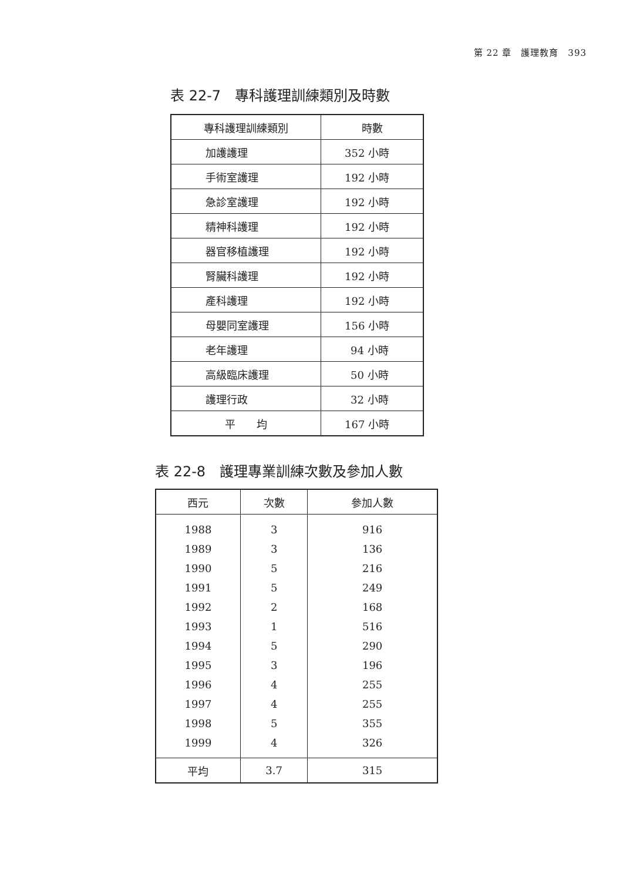第 22 章　護理教育　393
表 22-7　專科護理訓練類別及時數
| 專科護理訓練類別 | 時數 |
| --- | --- |
| 加護護理 | 352 小時 |
| 手術室護理 | 192 小時 |
| 急診室護理 | 192 小時 |
| 精神科護理 | 192 小時 |
| 器官移植護理 | 192 小時 |
| 腎臟科護理 | 192 小時 |
| 產科護理 | 192 小時 |
| 母嬰同室護理 | 156 小時 |
| 老年護理 | 94 小時 |
| 高級臨床護理 | 50 小時 |
| 護理行政 | 32 小時 |
| 平 均 | 167 小時 |
表 22-8　護理專業訓練次數及參加人數
| 西元 | 次數 | 參加人數 |
| --- | --- | --- |
| 1988 | 3 | 916 |
| 1989 | 3 | 136 |
| 1990 | 5 | 216 |
| 1991 | 5 | 249 |
| 1992 | 2 | 168 |
| 1993 | 1 | 516 |
| 1994 | 5 | 290 |
| 1995 | 3 | 196 |
| 1996 | 4 | 255 |
| 1997 | 4 | 255 |
| 1998 | 5 | 355 |
| 1999 | 4 | 326 |
| 平均 | 3.7 | 315 |